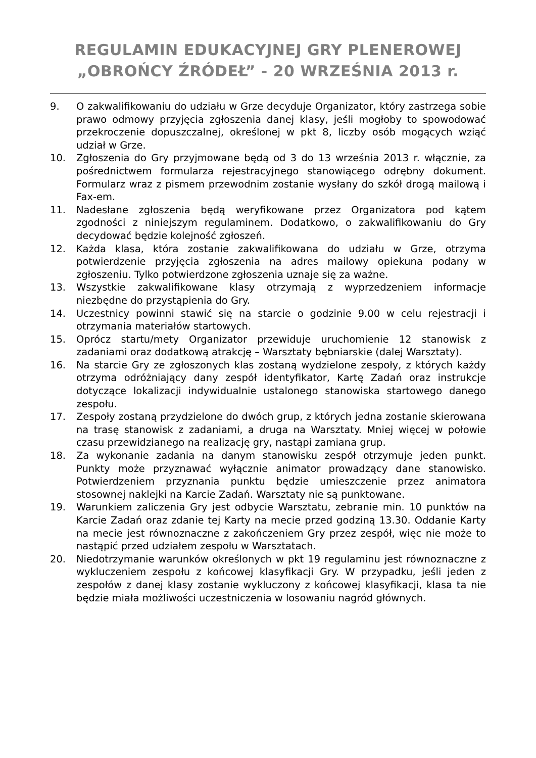REGULAMIN EDUKACYJNEJ GRY PLENEROWEJ
„OBROŃCY ŹRÓDEŁ” - 20 WRZEŚNIA 2013 r.
9. O zakwalifikowaniu do udziału w Grze decyduje Organizator, który zastrzega sobie prawo odmowy przyjęcia zgłoszenia danej klasy, jeśli mogłoby to spowodować przekroczenie dopuszczalnej, określonej w pkt 8, liczby osób mogących wziąć udział w Grze.
10. Zgłoszenia do Gry przyjmowane będą od 3 do 13 września 2013 r. włącznie, za pośrednictwem formularza rejestracyjnego stanowiącego odrębny dokument. Formularz wraz z pismem przewodnim zostanie wysłany do szkół drogą mailową i Fax-em.
11. Nadesłane zgłoszenia będą weryfikowane przez Organizatora pod kątem zgodności z niniejszym regulaminem. Dodatkowo, o zakwalifikowaniu do Gry decydować będzie kolejność zgłoszeń.
12. Każda klasa, która zostanie zakwalifikowana do udziału w Grze, otrzyma potwierdzenie przyjęcia zgłoszenia na adres mailowy opiekuna podany w zgłoszeniu. Tylko potwierdzone zgłoszenia uznaje się za ważne.
13. Wszystkie zakwalifikowane klasy otrzymają z wyprzedzeniem informacje niezbędne do przystąpienia do Gry.
14. Uczestnicy powinni stawić się na starcie o godzinie 9.00 w celu rejestracji i otrzymania materiałów startowych.
15. Oprócz startu/mety Organizator przewiduje uruchomienie 12 stanowisk z zadaniami oraz dodatkową atrakcję – Warsztaty bębniarskie (dalej Warsztaty).
16. Na starcie Gry ze zgłoszonych klas zostaną wydzielone zespoły, z których każdy otrzyma odróżniający dany zespół identyfikator, Kartę Zadań oraz instrukcje dotyczące lokalizacji indywidualnie ustalonego stanowiska startowego danego zespołu.
17. Zespoły zostaną przydzielone do dwóch grup, z których jedna zostanie skierowana na trasę stanowisk z zadaniami, a druga na Warsztaty. Mniej więcej w połowie czasu przewidzianego na realizację gry, nastąpi zamiana grup.
18. Za wykonanie zadania na danym stanowisku zespół otrzymuje jeden punkt. Punkty może przyznawać wyłącznie animator prowadzący dane stanowisko. Potwierdzeniem przyznania punktu będzie umieszczenie przez animatora stosownej naklejki na Karcie Zadań. Warsztaty nie są punktowane.
19. Warunkiem zaliczenia Gry jest odbycie Warsztatu, zebranie min. 10 punktów na Karcie Zadań oraz zdanie tej Karty na mecie przed godziną 13.30. Oddanie Karty na mecie jest równoznaczne z zakończeniem Gry przez zespół, więc nie może to nastąpić przed udziałem zespołu w Warsztatach.
20. Niedotrzymanie warunków określonych w pkt 19 regulaminu jest równoznaczne z wykluczeniem zespołu z końcowej klasyfikacji Gry. W przypadku, jeśli jeden z zespołów z danej klasy zostanie wykluczony z końcowej klasyfikacji, klasa ta nie będzie miała możliwości uczestniczenia w losowaniu nagród głównych.